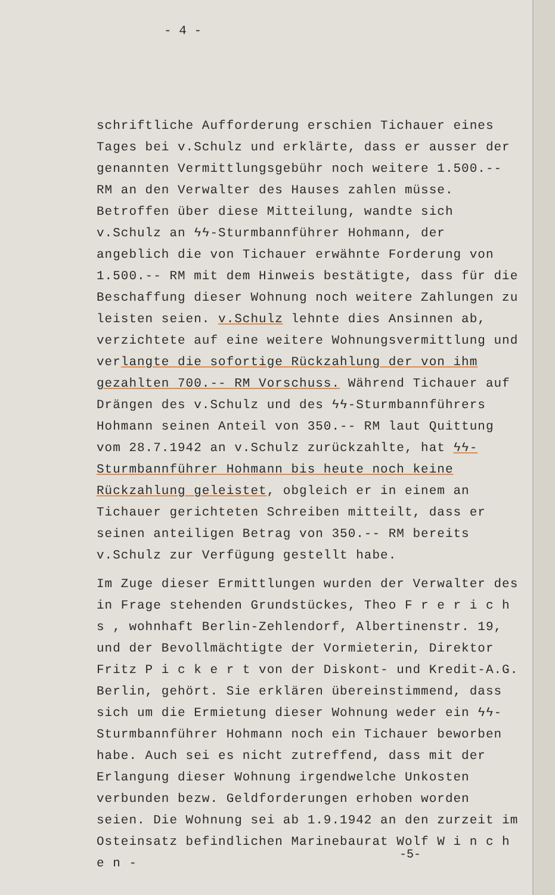- 4 -
schriftliche Aufforderung erschien Tichauer eines Tages bei v.Schulz und erklärte, dass er ausser der genannten Vermittlungsgebühr noch weitere 1.500.-- RM an den Verwalter des Hauses zahlen müsse. Betroffen über diese Mitteilung, wandte sich v.Schulz an ϟϟ-Sturmbannführer Hohmann, der angeblich die von Tichauer erwähnte Forderung von 1.500.-- RM mit dem Hinweis bestätigte, dass für die Beschaffung dieser Wohnung noch weitere Zahlungen zu leisten seien. v.Schulz lehnte dies Ansinnen ab, verzichtete auf eine weitere Wohnungsvermittlung und verlangte die sofortige Rückzahlung der von ihm gezahlten 700.-- RM Vorschuss. Während Tichauer auf Drängen des v.Schulz und des ϟϟ-Sturmbannführers Hohmann seinen Anteil von 350.-- RM laut Quittung vom 28.7.1942 an v.Schulz zurückzahlte, hat ϟϟ-Sturmbannführer Hohmann bis heute noch keine Rückzahlung geleistet, obgleich er in einem an Tichauer gerichteten Schreiben mitteilt, dass er seinen anteiligen Betrag von 350.-- RM bereits v.Schulz zur Verfügung gestellt habe.
Im Zuge dieser Ermittlungen wurden der Verwalter des in Frage stehenden Grundstückes, Theo F r e r i c h s , wohnhaft Berlin-Zehlendorf, Albertinenstr. 19, und der Bevollmächtigte der Vormieterin, Direktor Fritz P i c k e r t von der Diskont- und Kredit-A.G. Berlin, gehört. Sie erklären übereinstimmend, dass sich um die Ermietung dieser Wohnung weder ein ϟϟ-Sturmbannführer Hohmann noch ein Tichauer beworben habe. Auch sei es nicht zutreffend, dass mit der Erlangung dieser Wohnung irgendwelche Unkosten verbunden bezw. Geldforderungen erhoben worden seien. Die Wohnung sei ab 1.9.1942 an den zurzeit im Osteinsatz befindlichen Marinebaurat Wolf W i n c h e n -
-5-